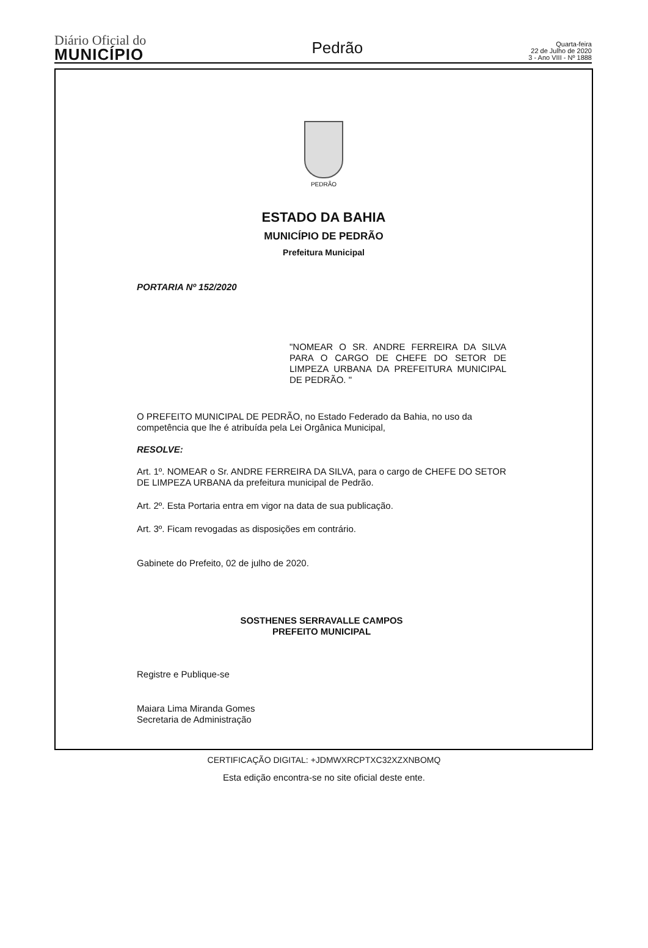Diário Oficial do
MUNICÍPIO
Pedrão
Quarta-feira
22 de Julho de 2020
3 - Ano VIII - Nº 1888
PEDRÃO
ESTADO DA BAHIA
MUNICÍPIO DE PEDRÃO
Prefeitura Municipal
PORTARIA Nº 152/2020
"NOMEAR O SR. ANDRE FERREIRA DA SILVA PARA O CARGO DE CHEFE DO SETOR DE LIMPEZA URBANA DA PREFEITURA MUNICIPAL DE PEDRÃO. "
O PREFEITO MUNICIPAL DE PEDRÃO, no Estado Federado da Bahia, no uso da competência que lhe é atribuída pela Lei Orgânica Municipal,
RESOLVE:
Art. 1º. NOMEAR o Sr. ANDRE FERREIRA DA SILVA, para o cargo de CHEFE DO SETOR DE LIMPEZA URBANA da prefeitura municipal de Pedrão.
Art. 2º. Esta Portaria entra em vigor na data de sua publicação.
Art. 3º. Ficam revogadas as disposições em contrário.
Gabinete do Prefeito, 02 de julho de 2020.
SOSTHENES SERRAVALLE CAMPOS
PREFEITO MUNICIPAL
Registre e Publique-se
Maiara Lima Miranda Gomes
Secretaria de Administração
CERTIFICAÇÃO DIGITAL: +JDMWXRCPTXC32XZXNBOMQ
Esta edição encontra-se no site oficial deste ente.